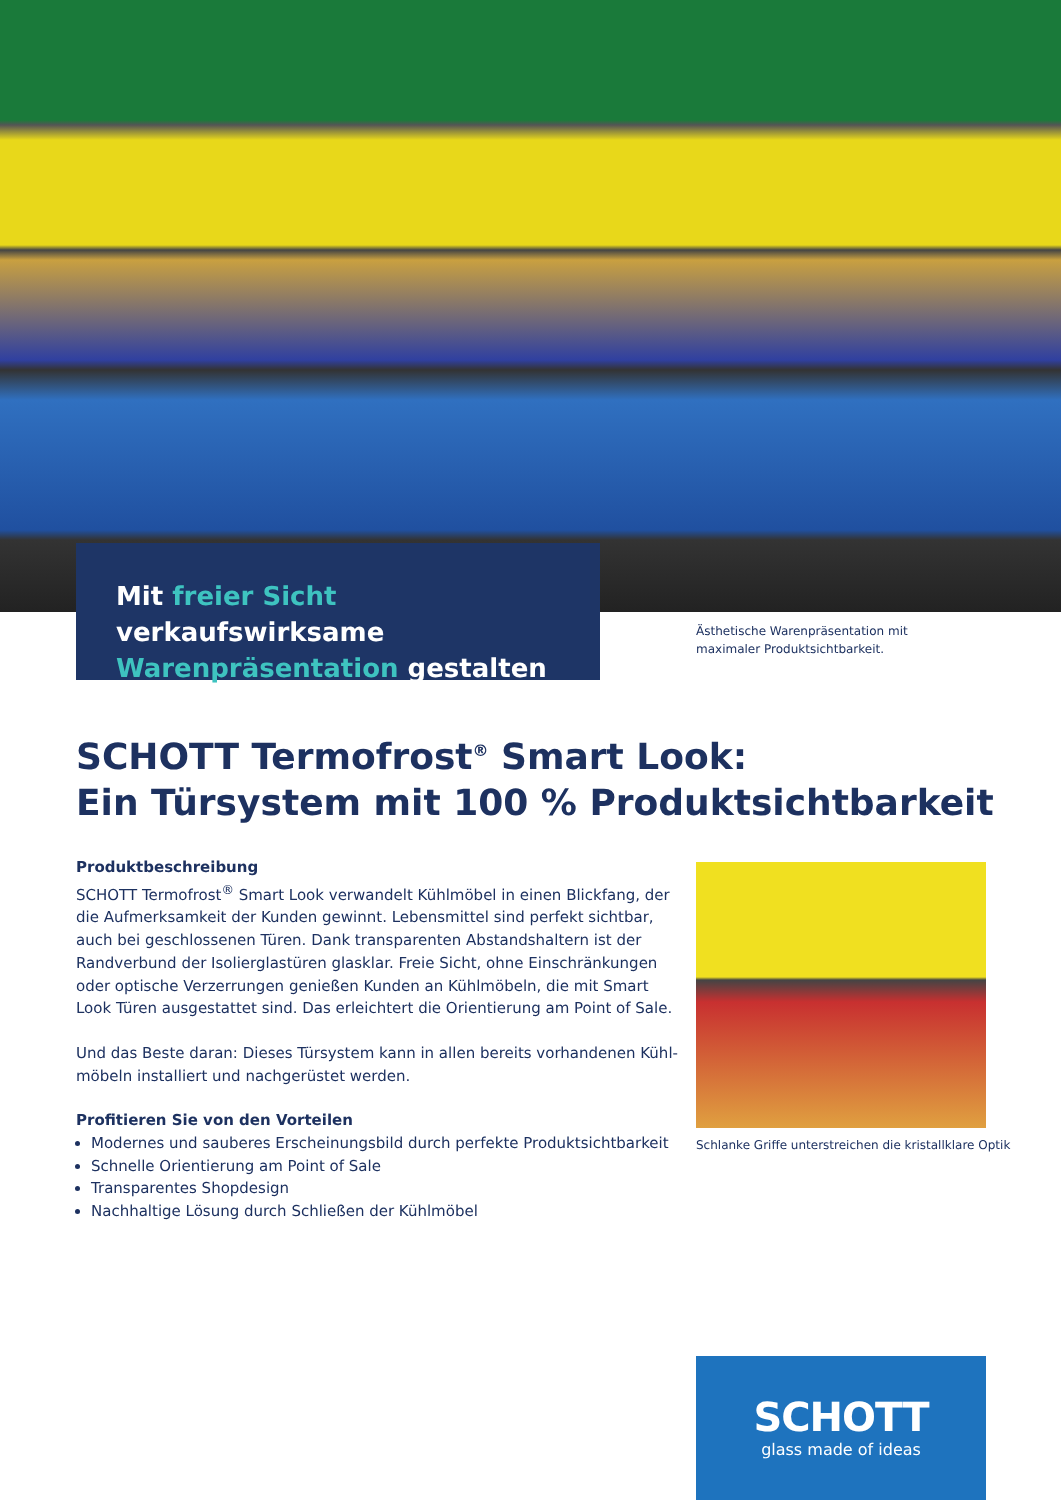Mit freier Sicht verkaufswirksame
Warenpräsentation gestalten
Ästhetische Warenpräsentation mit
maximaler Produktsichtbarkeit.
SCHOTT Termofrost<sup>®</sup> Smart Look:
Ein Türsystem mit 100 % Produktsichtbarkeit
Produktbeschreibung
SCHOTT Termofrost<sup>®</sup> Smart Look verwandelt Kühlmöbel in einen Blickfang, der die Aufmerksamkeit der Kunden gewinnt. Lebensmittel sind perfekt sichtbar, auch bei geschlossenen Türen. Dank transparenten Abstandshaltern ist der Randverbund der Isolierglastüren glasklar. Freie Sicht, ohne Einschränkungen oder optische Verzer­rungen genießen Kunden an Kühlmöbeln, die mit Smart Look Türen ausgestattet sind. Das erleichtert die Orientierung am Point of Sale.
Und das Beste daran: Dieses Türsystem kann in allen bereits vorhandenen Kühl­möbeln installiert und nachgerüstet werden.
Profitieren Sie von den Vorteilen
Modernes und sauberes Erscheinungsbild durch perfekte Produktsichtbarkeit
Schnelle Orientierung am Point of Sale
Transparentes Shopdesign
Nachhaltige Lösung durch Schließen der Kühlmöbel
Schlanke Griffe unterstreichen die kristallklare Optik
SCHOTT
glass made of ideas